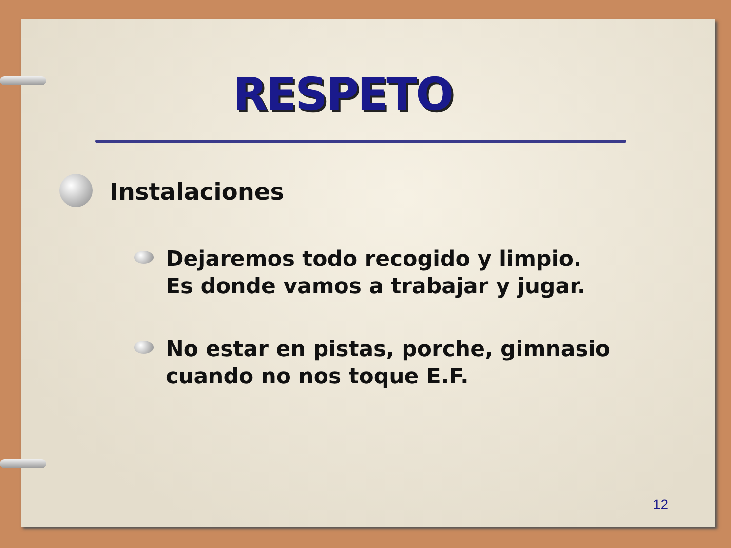RESPETO
Instalaciones
Dejaremos todo recogido y limpio.
Es donde vamos a trabajar y jugar.
No estar en pistas, porche, gimnasio
cuando no nos toque E.F.
12